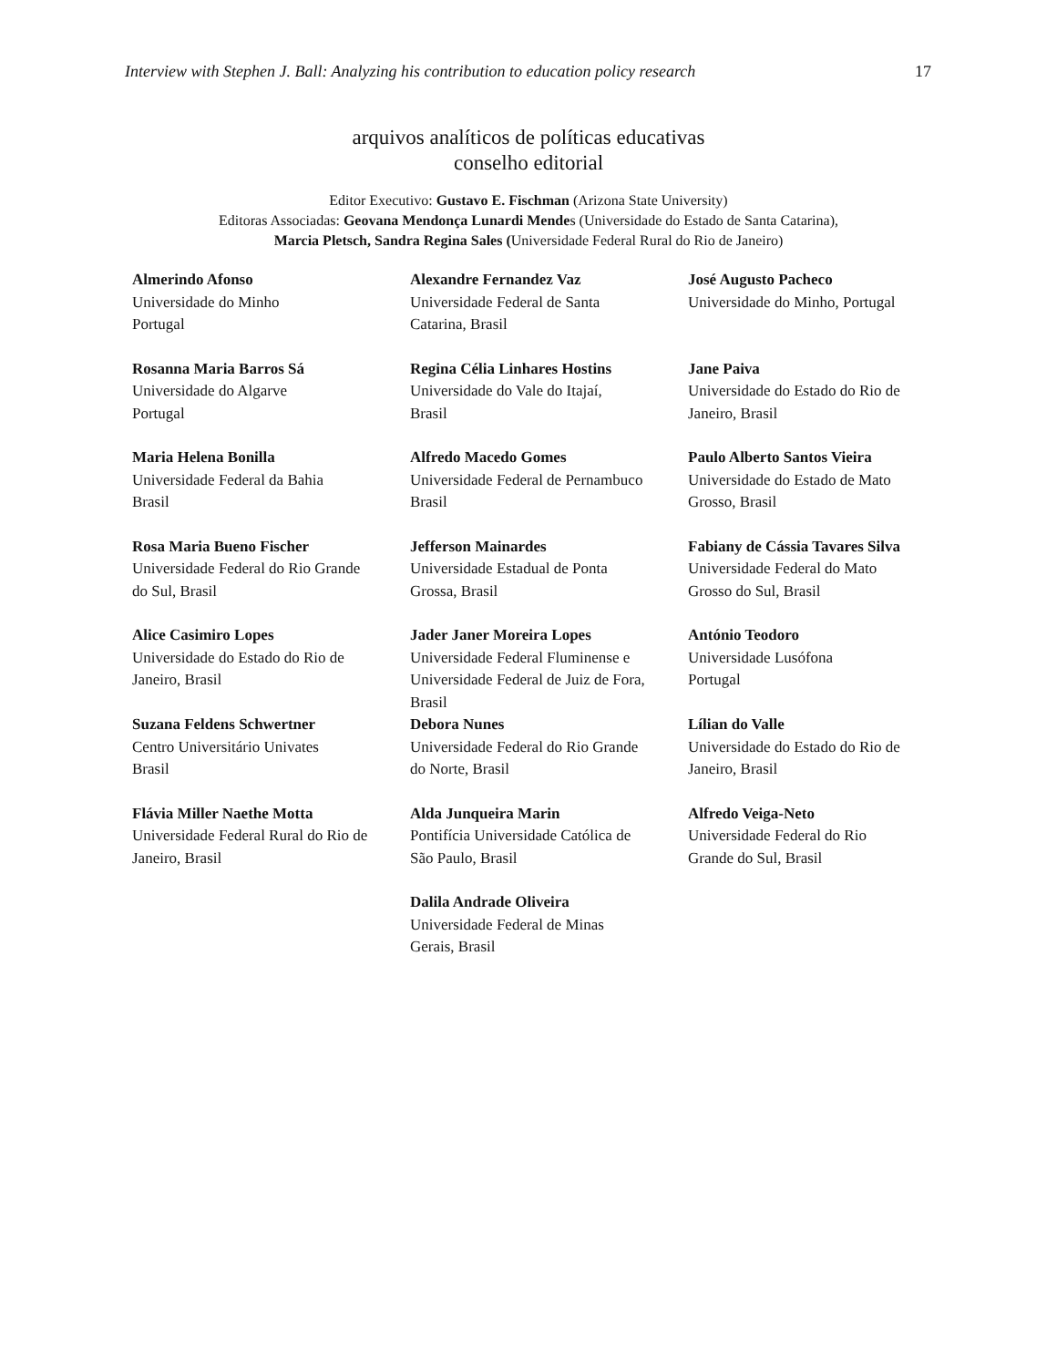Interview with Stephen J. Ball: Analyzing his contribution to education policy research 17
arquivos analíticos de políticas educativas
conselho editorial
Editor Executivo: Gustavo E. Fischman (Arizona State University)
Editoras Associadas: Geovana Mendonça Lunardi Mendes (Universidade do Estado de Santa Catarina),
Marcia Pletsch, Sandra Regina Sales (Universidade Federal Rural do Rio de Janeiro)
| Almerindo Afonso Universidade do Minho Portugal | Alexandre Fernandez Vaz Universidade Federal de Santa Catarina, Brasil | José Augusto Pacheco Universidade do Minho, Portugal |
| Rosanna Maria Barros Sá Universidade do Algarve Portugal | Regina Célia Linhares Hostins Universidade do Vale do Itajaí, Brasil | Jane Paiva Universidade do Estado do Rio de Janeiro, Brasil |
| Maria Helena Bonilla Universidade Federal da Bahia Brasil | Alfredo Macedo Gomes Universidade Federal de Pernambuco Brasil | Paulo Alberto Santos Vieira Universidade do Estado de Mato Grosso, Brasil |
| Rosa Maria Bueno Fischer Universidade Federal do Rio Grande do Sul, Brasil | Jefferson Mainardes Universidade Estadual de Ponta Grossa, Brasil | Fabiany de Cássia Tavares Silva Universidade Federal do Mato Grosso do Sul, Brasil |
| Alice Casimiro Lopes Universidade do Estado do Rio de Janeiro, Brasil | Jader Janer Moreira Lopes Universidade Federal Fluminense e Universidade Federal de Juiz de Fora, Brasil | António Teodoro Universidade Lusófona Portugal |
| Suzana Feldens Schwertner Centro Universitário Univates Brasil | Debora Nunes Universidade Federal do Rio Grande do Norte, Brasil | Lílian do Valle Universidade do Estado do Rio de Janeiro, Brasil |
| Flávia Miller Naethe Motta Universidade Federal Rural do Rio de Janeiro, Brasil | Alda Junqueira Marin Pontifícia Universidade Católica de São Paulo, Brasil | Alfredo Veiga-Neto Universidade Federal do Rio Grande do Sul, Brasil |
| | Dalila Andrade Oliveira Universidade Federal de Minas Gerais, Brasil | |